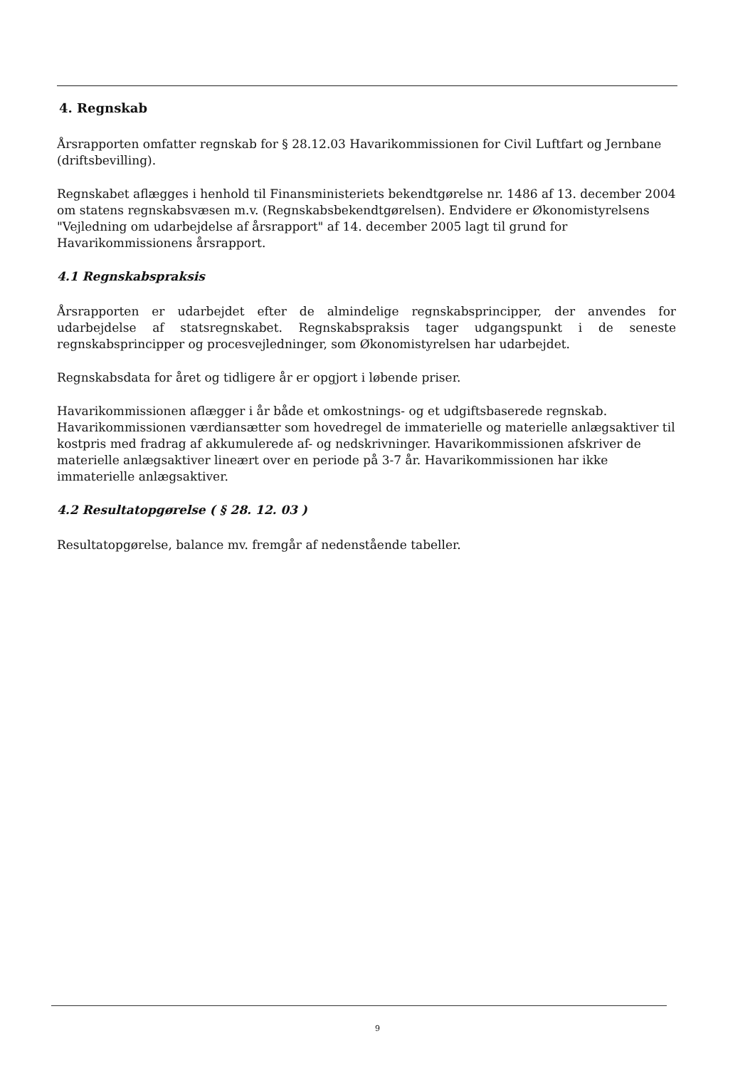4. Regnskab
Årsrapporten omfatter regnskab for § 28.12.03 Havarikommissionen for Civil Luftfart og Jernbane (driftsbevilling).
Regnskabet aflægges i henhold til Finansministeriets bekendtgørelse nr. 1486 af 13. december 2004 om statens regnskabsvæsen m.v. (Regnskabsbekendtgørelsen). Endvidere er Økonomistyrelsens "Vejledning om udarbejdelse af årsrapport" af 14. december 2005 lagt til grund for Havarikommissionens årsrapport.
4.1 Regnskabspraksis
Årsrapporten er udarbejdet efter de almindelige regnskabsprincipper, der anvendes for udarbejdelse af statsregnskabet. Regnskabspraksis tager udgangspunkt i de seneste regnskabsprincipper og procesvejledninger, som Økonomistyrelsen har udarbejdet.
Regnskabsdata for året og tidligere år er opgjort i løbende priser.
Havarikommissionen aflægger i år både et omkostnings- og et udgiftsbaserede regnskab. Havarikommissionen værdiansætter som hovedregel de immaterielle og materielle anlægsaktiver til kostpris med fradrag af akkumulerede af- og nedskrivninger. Havarikommissionen afskriver de materielle anlægsaktiver lineært over en periode på 3-7 år. Havarikommissionen har ikke immaterielle anlægsaktiver.
4.2 Resultatopgørelse ( § 28. 12. 03 )
Resultatopgørelse, balance mv. fremgår af nedenstående tabeller.
9